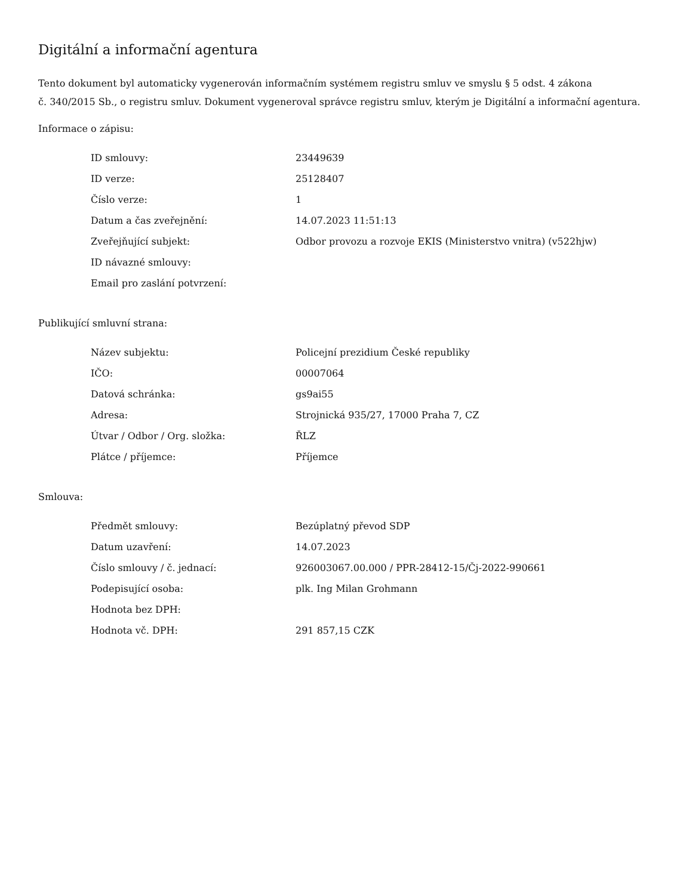Digitální a informační agentura
Tento dokument byl automaticky vygenerován informačním systémem registru smluv ve smyslu § 5 odst. 4 zákona
č. 340/2015 Sb., o registru smluv. Dokument vygeneroval správce registru smluv, kterým je Digitální a informační agentura.
Informace o zápisu:
| ID smlouvy: | 23449639 |
| ID verze: | 25128407 |
| Číslo verze: | 1 |
| Datum a čas zveřejnění: | 14.07.2023 11:51:13 |
| Zveřejňující subjekt: | Odbor provozu a rozvoje EKIS (Ministerstvo vnitra) (v522hjw) |
| ID návazné smlouvy: | |
| Email pro zaslání potvrzení: | |
Publikující smluvní strana:
| Název subjektu: | Policejní prezidium České republiky |
| IČO: | 00007064 |
| Datová schránka: | gs9ai55 |
| Adresa: | Strojnická 935/27, 17000 Praha 7, CZ |
| Útvar / Odbor / Org. složka: | ŘLZ |
| Plátce / příjemce: | Příjemce |
Smlouva:
| Předmět smlouvy: | Bezúplatný převod SDP |
| Datum uzavření: | 14.07.2023 |
| Číslo smlouvy / č. jednací: | 926003067.00.000 / PPR-28412-15/Čj-2022-990661 |
| Podepisující osoba: | plk. Ing Milan Grohmann |
| Hodnota bez DPH: | |
| Hodnota vč. DPH: | 291 857,15 CZK |